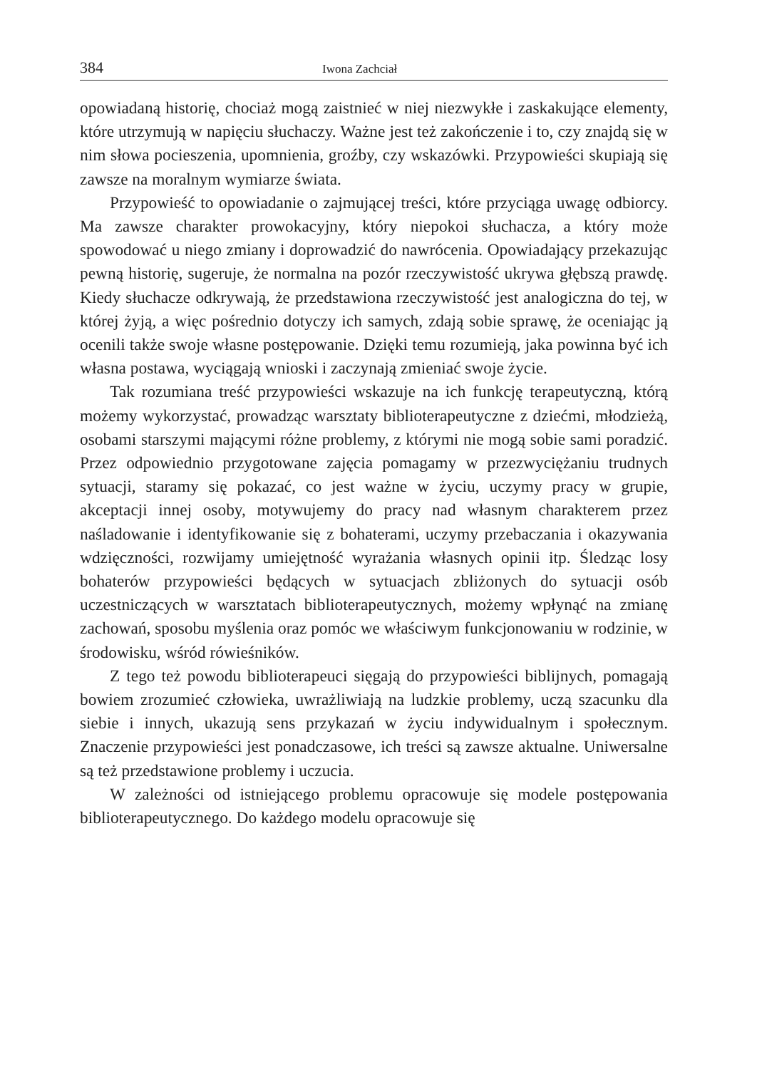384 Iwona Zachciał
opowiadaną historię, chociaż mogą zaistnieć w niej niezwykłe i zaskakujące elementy, które utrzymują w napięciu słuchaczy. Ważne jest też zakończenie i to, czy znajdą się w nim słowa pocieszenia, upomnienia, groźby, czy wskazówki. Przypowieści skupiają się zawsze na moralnym wymiarze świata.
Przypowieść to opowiadanie o zajmującej treści, które przyciąga uwagę odbiorcy. Ma zawsze charakter prowokacyjny, który niepokoi słuchacza, a który może spowodować u niego zmiany i doprowadzić do nawrócenia. Opowiadający przekazując pewną historię, sugeruje, że normalna na pozór rzeczywistość ukrywa głębszą prawdę. Kiedy słuchacze odkrywają, że przedstawiona rzeczywistość jest analogiczna do tej, w której żyją, a więc pośrednio dotyczy ich samych, zdają sobie sprawę, że oceniając ją ocenili także swoje własne postępowanie. Dzięki temu rozumieją, jaka powinna być ich własna postawa, wyciągają wnioski i zaczynają zmieniać swoje życie.
Tak rozumiana treść przypowieści wskazuje na ich funkcję terapeutyczną, którą możemy wykorzystać, prowadząc warsztaty biblioterapeutyczne z dziećmi, młodzieżą, osobami starszymi mającymi różne problemy, z którymi nie mogą sobie sami poradzić. Przez odpowiednio przygotowane zajęcia pomagamy w przezwyciężaniu trudnych sytuacji, staramy się pokazać, co jest ważne w życiu, uczymy pracy w grupie, akceptacji innej osoby, motywujemy do pracy nad własnym charakterem przez naśladowanie i identyfikowanie się z bohaterami, uczymy przebaczania i okazywania wdzięczności, rozwijamy umiejętność wyrażania własnych opinii itp. Śledząc losy bohaterów przypowieści będących w sytuacjach zbliżonych do sytuacji osób uczestniczących w warsztatach biblioterapeutycznych, możemy wpłynąć na zmianę zachowań, sposobu myślenia oraz pomóc we właściwym funkcjonowaniu w rodzinie, w środowisku, wśród rówieśników.
Z tego też powodu biblioterapeuci sięgają do przypowieści biblijnych, pomagają bowiem zrozumieć człowieka, uwrażliwiają na ludzkie problemy, uczą szacunku dla siebie i innych, ukazują sens przykazań w życiu indywidualnym i społecznym. Znaczenie przypowieści jest ponadczasowe, ich treści są zawsze aktualne. Uniwersalne są też przedstawione problemy i uczucia.
W zależności od istniejącego problemu opracowuje się modele postępowania biblioterapeutycznego. Do każdego modelu opracowuje się